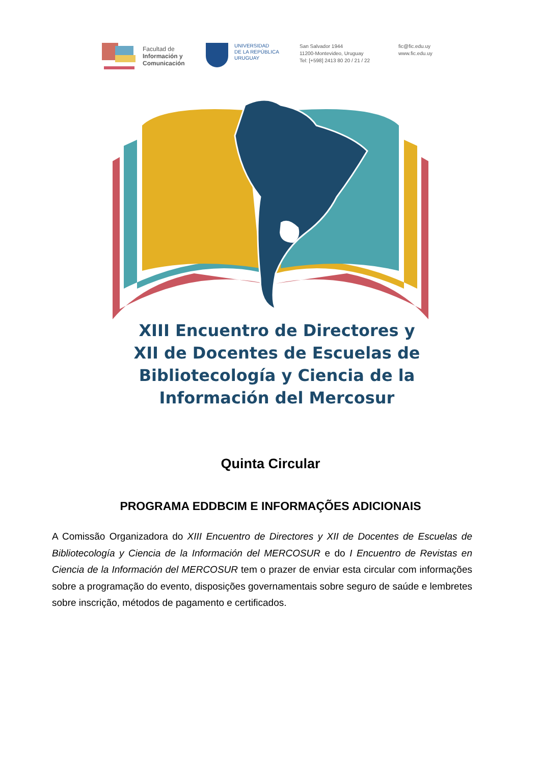Facultad de
Información y
Comunicación
UNIVERSIDAD
DE LA REPÚBLICA
URUGUAY
San Salvador 1944
11200-Montevideo, Uruguay
Tel: [+598] 2413 80 20 / 21 / 22
fic@fic.edu.uy
www.fic.edu.uy
XIII Encuentro de Directores y
XII de Docentes de Escuelas de
Bibliotecología y Ciencia de la
Información del Mercosur
Quinta Circular
PROGRAMA EDDBCIM E INFORMAÇÕES ADICIONAIS
A Comissão Organizadora do XIII Encuentro de Directores y XII de Docentes de Escuelas de Bibliotecología y Ciencia de la Información del MERCOSUR e do I Encuentro de Revistas en Ciencia de la Información del MERCOSUR tem o prazer de enviar esta circular com informações sobre a programação do evento, disposições governamentais sobre seguro de saúde e lembretes sobre inscrição, métodos de pagamento e certificados.